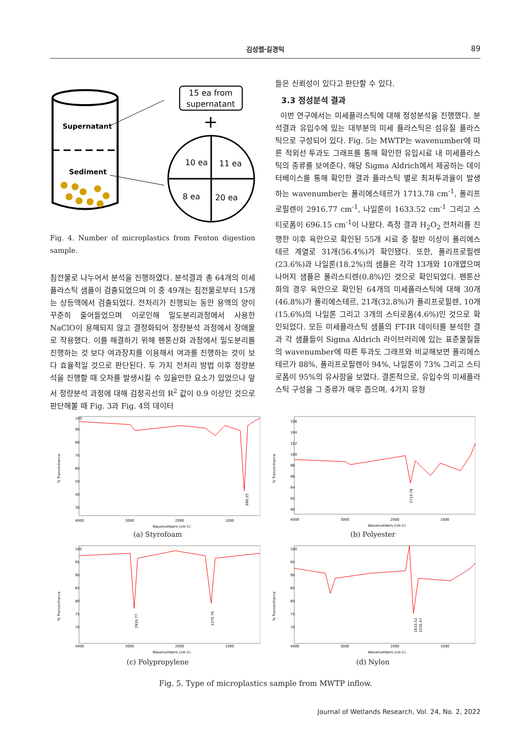김성렬·길경익 89
Supernatant
Sediment
15 ea from
supernatant
+
10 ea
11 ea
8 ea
20 ea
Fig. 4. Number of microplastics from Fenton digestion sample.
침전물로 나누어서 분석을 진행하였다. 분석결과 총 64개의 미세플라스틱 샘플이 검출되었으며 이 중 49개는 침전물로부터 15개는 상등액에서 검출되었다. 전처리가 진행되는 동안 용액의 양이 꾸준히 줄어들었으며 이로인해 밀도분리과정에서 사용한 NaClO이 용해되지 않고 결정화되어 정량분석 과정에서 장애물로 작용했다. 이를 해결하기 위해 펜톤산화 과정에서 밀도분리를 진행하는 것 보다 여과장치를 이용해서 여과를 진행하는 것이 보다 효율적일 것으로 판단된다. 두 가지 전처리 방법 이후 정량분석을 진행할 때 오차를 발생시킬 수 있을만한 요소가 있었으나 앞서 정량분석 과정에 대해 검정곡선의 R<sup>2</sup> 값이 0.9 이상인 것으로 판단해볼 때 Fig. 3과 Fig. 4의 데이터
들은 신뢰성이 있다고 판단할 수 있다.
3.3 정성분석 결과
이번 연구에서는 미세플라스틱에 대해 정성분석을 진행했다. 분석결과 유입수에 있는 대부분의 미세 플라스틱은 섬유질 플라스틱으로 구성되어 있다. Fig. 5는 MWTP는 wavenumber에 따른 적외선 투과도 그래프를 통해 확인한 유입시료 내 미세플라스틱의 종류를 보여준다. 해당 Sigma Aldrich에서 제공하는 데이터베이스를 통해 확인한 결과 플라스틱 별로 최저투과율이 발생하는 wavenumber는 폴리에스테르가 1713.78 cm<sup>-1</sup>, 폴리프로필렌이 2916.77 cm<sup>-1</sup>, 나일론이 1633.52 cm<sup>-1</sup> 그리고 스티로폼이 696.15 cm<sup>-1</sup>이 나왔다. 측정 결과 H<sub>2</sub>O<sub>2</sub> 전처리를 진행한 이후 육안으로 확인된 55개 시료 중 절반 이상이 폴리에스테르 계열로 31개(56.4%)가 확인됐다. 또한, 폴리프로필렌(23.6%)과 나일론(18.2%)의 샘플은 각각 13개와 10개였으며 나머지 샘플은 폴리스티렌(0.8%)인 것으로 확인되었다. 펜톤산화의 경우 육안으로 확인된 64개의 미세플라스틱에 대해 30개(46.8%)가 폴리에스테르, 21개(32.8%)가 폴리프로필렌, 10개(15.6%)의 나일론 그리고 3개의 스티로폼(4.6%)인 것으로 확인되었다. 모든 미세플라스틱 샘플의 FT-IR 데이터를 분석한 결과 각 샘플들이 Sigma Aldrich 라이브러리에 있는 표준물질들의 wavenumber에 따른 투과도 그래프와 비교해보면 폴리에스테르가 88%, 폴리프로필렌이 94%, 나일론이 73% 그리고 스티로폼이 95%의 유사함을 보였다. 결론적으로, 유입수의 미세플라스틱 구성을 그 종류가 매우 좁으며, 4가지 유형
% Transmittance
100
90
80
70
60
50
40
30
696.15
4000
3000
2000
1000
Wavenumbers (cm-1)
(a) Styrofoam
% Transmittance
106
104
102
100
98
96
94
92
90
1713.78
4000
3000
2000
1000
Wavenumbers (cm-1)
(b) Polyester
% Transmittance
100
95
90
85
80
75
70
2916.77
1375.76
4000
3000
2000
1000
Wavenumbers (cm-1)
(c) Polypropylene
% Transmittance
100
95
90
85
80
75
70
1633.52
1535.47
4000
3000
2000
1000
Wavenumbers (cm-1)
(d) Nylon
Fig. 5. Type of microplastics sample from MWTP inflow.
Journal of Wetlands Research, Vol. 24, No. 2, 2022